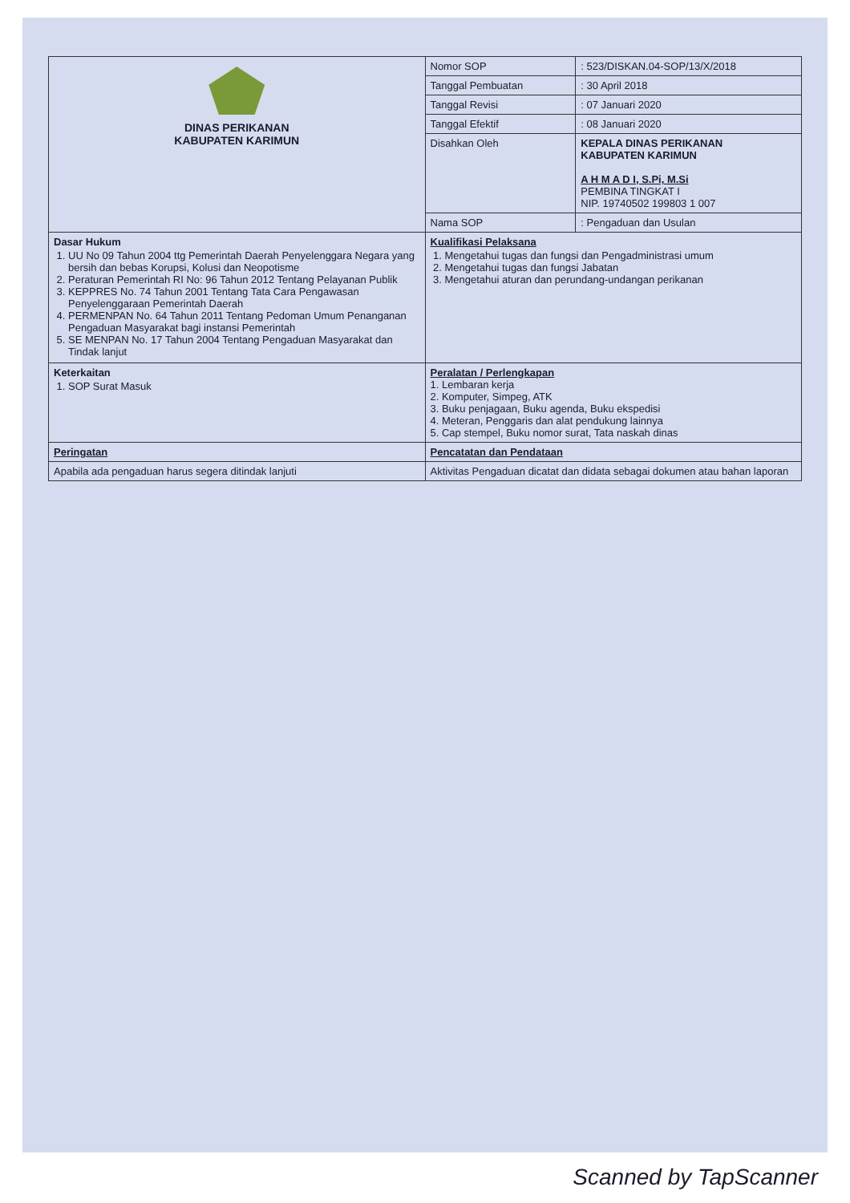| DINAS PERIKANAN KABUPATEN KARIMUN | Nomor SOP | : 523/DISKAN.04-SOP/13/X/2018 |
| | Tanggal Pembuatan | : 30 April 2018 |
| | Tanggal Revisi | : 07 Januari 2020 |
| | Tanggal Efektif | : 08 Januari 2020 |
| | Disahkan Oleh | KEPALA DINAS PERIKANAN KABUPATEN KARIMUN A H M A D I, S.Pi, M.Si PEMBINA TINGKAT I NIP. 19740502 199803 1 007 |
| | Nama SOP | : Pengaduan dan Usulan |
| Dasar Hukum 1. UU No 09 Tahun 2004 ttg Pemerintah Daerah Penyelenggara Negara yang bersih dan bebas Korupsi, Kolusi dan Neopotisme 2. Peraturan Pemerintah RI No: 96 Tahun 2012 Tentang Pelayanan Publik 3. KEPPRES No. 74 Tahun 2001 Tentang Tata Cara Pengawasan Penyelenggaraan Pemerintah Daerah 4. PERMENPAN No. 64 Tahun 2011 Tentang Pedoman Umum Penanganan Pengaduan Masyarakat bagi instansi Pemerintah 5. SE MENPAN No. 17 Tahun 2004 Tentang Pengaduan Masyarakat dan Tindak lanjut | Kualifikasi Pelaksana 1. Mengetahui tugas dan fungsi dan Pengadministrasi umum 2. Mengetahui tugas dan fungsi Jabatan 3. Mengetahui aturan dan perundang-undangan perikanan | |
| Keterkaitan 1. SOP Surat Masuk | Peralatan / Perlengkapan 1. Lembaran kerja 2. Komputer, Simpeg, ATK 3. Buku penjagaan, Buku agenda, Buku ekspedisi 4. Meteran, Penggaris dan alat pendukung lainnya 5. Cap stempel, Buku nomor surat, Tata naskah dinas | |
| Peringatan | Pencatatan dan Pendataan | |
| Apabila ada pengaduan harus segera ditindak lanjuti | Aktivitas Pengaduan dicatat dan didata sebagai dokumen atau bahan laporan | |
Scanned by TapScanner